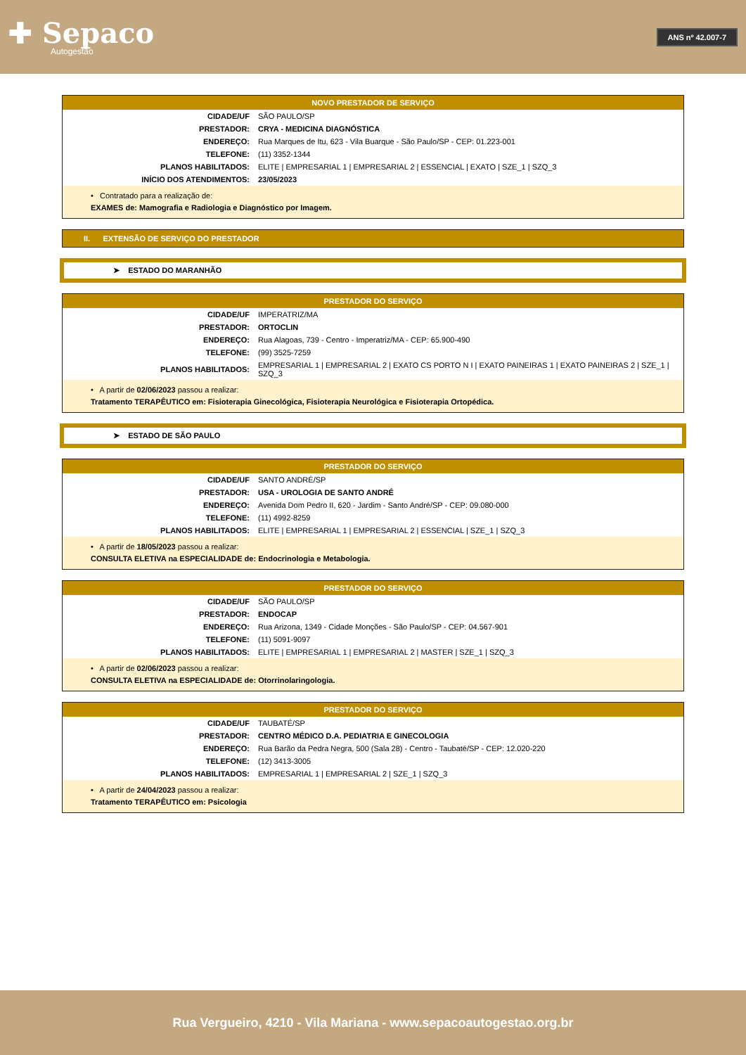✚ Sepaco
Autogestão
ANS nº 42.007-7
| NOVO PRESTADOR DE SERVIÇO | |
| --- | --- |
| CIDADE/UF | SÃO PAULO/SP |
| PRESTADOR: | CRYA - MEDICINA DIAGNÓSTICA |
| ENDEREÇO: | Rua Marques de Itu, 623 - Vila Buarque - São Paulo/SP - CEP: 01.223-001 |
| TELEFONE: | (11) 3352-1344 |
| PLANOS HABILITADOS: | ELITE / EMPRESARIAL 1 / EMPRESARIAL 2 / ESSENCIAL / EXATO / SZE_1 / SZQ_3 |
| INÍCIO DOS ATENDIMENTOS: | 23/05/2023 |
| • Contratado para a realização de: EXAMES de: Mamografia e Radiologia e Diagnóstico por Imagem. | |
II. EXTENSÃO DE SERVIÇO DO PRESTADOR
➤ ESTADO DO MARANHÃO
| PRESTADOR DO SERVIÇO | |
| --- | --- |
| CIDADE/UF | IMPERATRIZ/MA |
| PRESTADOR: | ORTOCLIN |
| ENDEREÇO: | Rua Alagoas, 739 - Centro - Imperatriz/MA - CEP: 65.900-490 |
| TELEFONE: | (99) 3525-7259 |
| PLANOS HABILITADOS: | EMPRESARIAL 1 / EMPRESARIAL 2 / EXATO CS PORTO N I / EXATO PAINEIRAS 1 / EXATO PAINEIRAS 2 / SZE_1 / SZQ_3 |
| • A partir de 02/06/2023 passou a realizar: Tratamento TERAPÊUTICO em: Fisioterapia Ginecológica, Fisioterapia Neurológica e Fisioterapia Ortopédica. | |
➤ ESTADO DE SÃO PAULO
| PRESTADOR DO SERVIÇO | |
| --- | --- |
| CIDADE/UF | SANTO ANDRÉ/SP |
| PRESTADOR: | USA - UROLOGIA DE SANTO ANDRÉ |
| ENDEREÇO: | Avenida Dom Pedro II, 620 - Jardim - Santo André/SP - CEP: 09.080-000 |
| TELEFONE: | (11) 4992-8259 |
| PLANOS HABILITADOS: | ELITE / EMPRESARIAL 1 / EMPRESARIAL 2 / ESSENCIAL / SZE_1 / SZQ_3 |
| • A partir de 18/05/2023 passou a realizar: CONSULTA ELETIVA na ESPECIALIDADE de: Endocrinologia e Metabologia. | |
| PRESTADOR DO SERVIÇO | |
| --- | --- |
| CIDADE/UF | SÃO PAULO/SP |
| PRESTADOR: | ENDOCAP |
| ENDEREÇO: | Rua Arizona, 1349 - Cidade Monções - São Paulo/SP - CEP: 04.567-901 |
| TELEFONE: | (11) 5091-9097 |
| PLANOS HABILITADOS: | ELITE / EMPRESARIAL 1 / EMPRESARIAL 2 / MASTER / SZE_1 / SZQ_3 |
| • A partir de 02/06/2023 passou a realizar: CONSULTA ELETIVA na ESPECIALIDADE de: Otorrinolaringologia. | |
| PRESTADOR DO SERVIÇO | |
| --- | --- |
| CIDADE/UF | TAUBATÉ/SP |
| PRESTADOR: | CENTRO MÉDICO D.A. PEDIATRIA E GINECOLOGIA |
| ENDEREÇO: | Rua Barão da Pedra Negra, 500 (Sala 28) - Centro - Taubaté/SP - CEP: 12.020-220 |
| TELEFONE: | (12) 3413-3005 |
| PLANOS HABILITADOS: | EMPRESARIAL 1 / EMPRESARIAL 2 / SZE_1 / SZQ_3 |
| • A partir de 24/04/2023 passou a realizar: Tratamento TERAPÊUTICO em: Psicologia | |
Rua Vergueiro, 4210 - Vila Mariana - www.sepacoautogestao.org.br